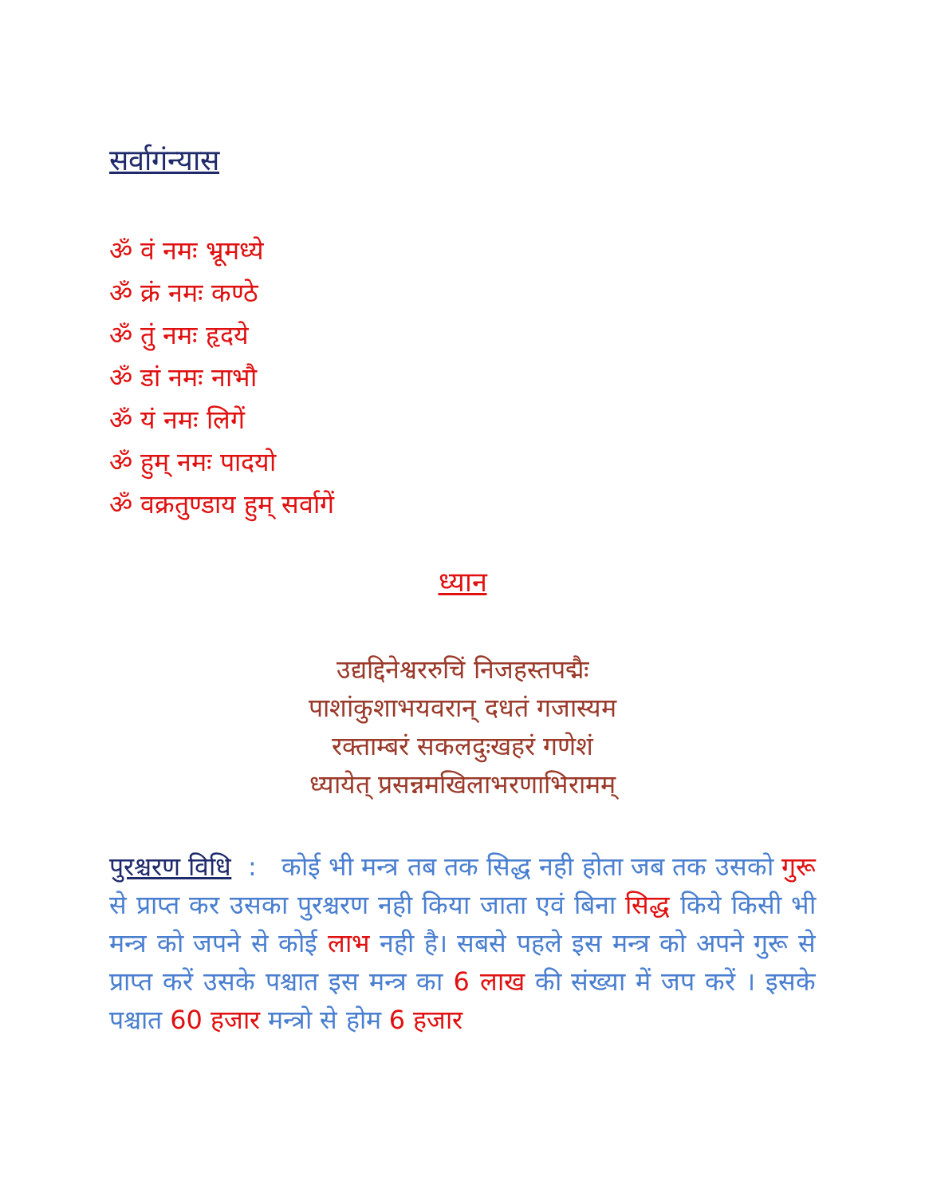सर्वागंन्यास
ॐ वं नमः भ्रूमध्ये
ॐ क्रं नमः कण्ठे
ॐ तुं नमः हृदये
ॐ डां नमः नाभौ
ॐ यं नमः लिगें
ॐ हुम् नमः पादयो
ॐ वक्रतुण्डाय हुम् सर्वागें
ध्यान
उद्यद्दिनेश्वररुचिं निजहस्तपद्मैः
पाशांकुशाभयवरान् दधतं गजास्यम
रक्ताम्बरं सकलदुःखहरं गणेशं
ध्यायेत् प्रसन्नमखिलाभरणाभिरामम्
पुरश्चरण विधि : कोई भी मन्त्र तब तक सिद्ध नही होता जब तक उसको गुरू से प्राप्त कर उसका पुरश्चरण नही किया जाता एवं बिना सिद्ध किये किसी भी मन्त्र को जपने से कोई लाभ नही है। सबसे पहले इस मन्त्र को अपने गुरू से प्राप्त करें उसके पश्चात इस मन्त्र का 6 लाख की संख्या में जप करें । इसके पश्चात 60 हजार मन्त्रो से होम 6 हजार